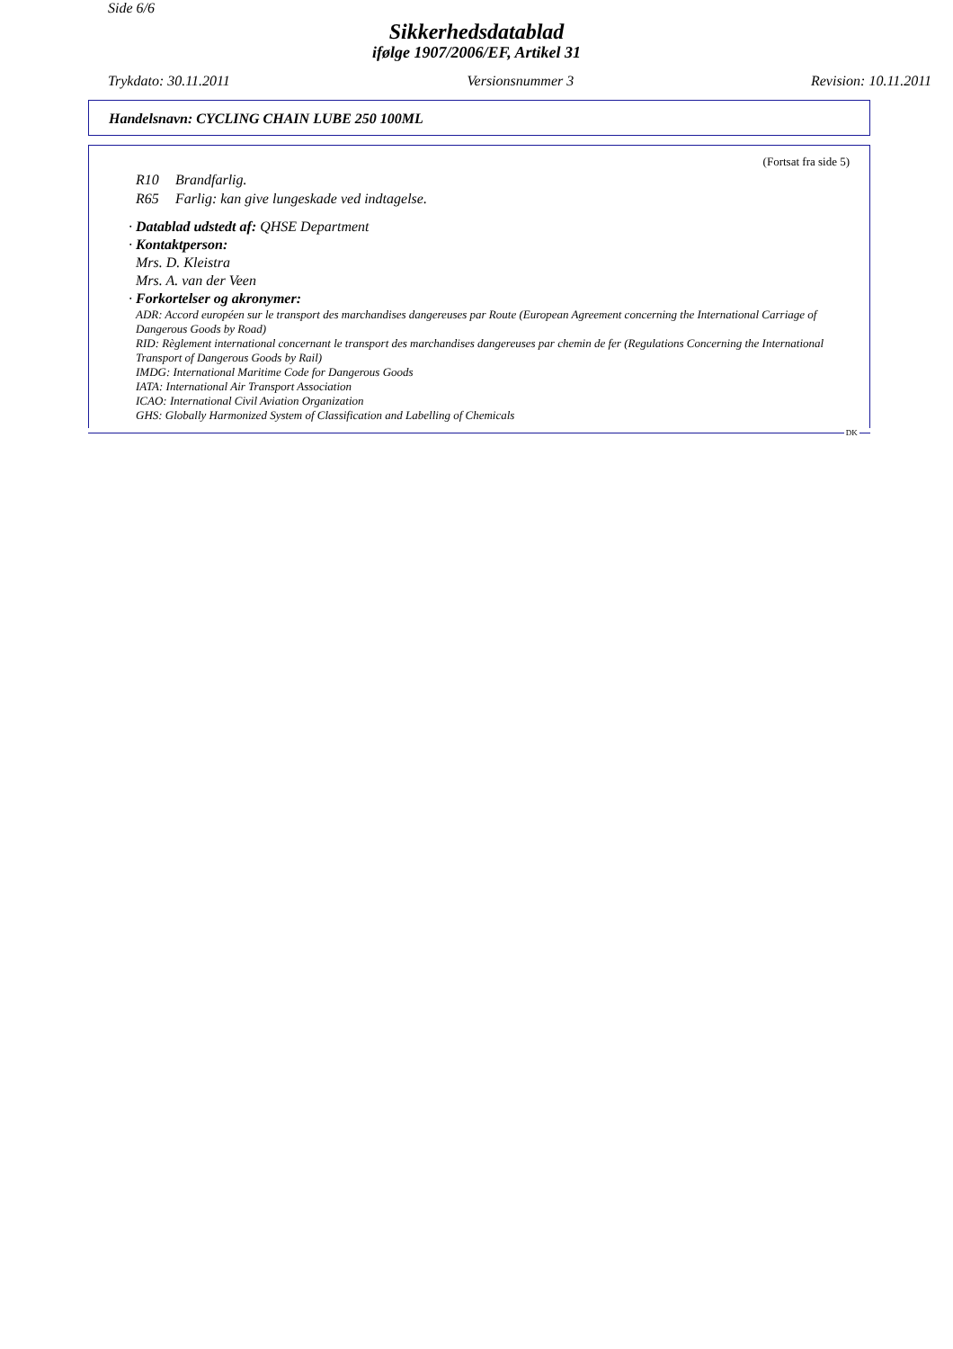Side 6/6
Sikkerhedsdatablad
ifølge 1907/2006/EF, Artikel 31
Trykdato: 30.11.2011 Versionsnummer 3 Revision: 10.11.2011
Handelsnavn: CYCLING CHAIN LUBE 250 100ML
(Fortsat fra side 5)
R10 Brandfarlig.
R65 Farlig: kan give lungeskade ved indtagelse.
· Datablad udstedt af: QHSE Department
· Kontaktperson:
Mrs. D. Kleistra
Mrs. A. van der Veen
· Forkortelser og akronymer:
ADR: Accord européen sur le transport des marchandises dangereuses par Route (European Agreement concerning the International Carriage of Dangerous Goods by Road)
RID: Règlement international concernant le transport des marchandises dangereuses par chemin de fer (Regulations Concerning the International Transport of Dangerous Goods by Rail)
IMDG: International Maritime Code for Dangerous Goods
IATA: International Air Transport Association
ICAO: International Civil Aviation Organization
GHS: Globally Harmonized System of Classification and Labelling of Chemicals
DK